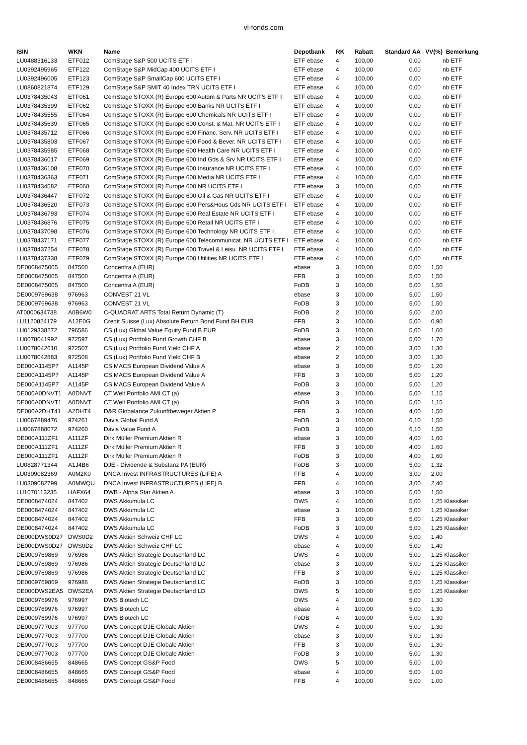vl-fonds.com
| ISIN | WKN | Name | Depotbank | RK | Rabatt | Standard AA | VV(%) | Bemerkung |
| --- | --- | --- | --- | --- | --- | --- | --- | --- |
| LU0488316133 | ETF012 | ComStage S&P 500 UCITS ETF I | ETF ebase | 4 | 100,00 | 0,00 | | nb ETF |
| LU0392495965 | ETF122 | ComStage S&P MidCap 400 UCITS ETF I | ETF ebase | 4 | 100,00 | 0,00 | | nb ETF |
| LU0392496005 | ETF123 | ComStage S&P SmallCap 600 UCITS ETF I | ETF ebase | 4 | 100,00 | 0,00 | | nb ETF |
| LU0860821874 | ETF129 | ComStage S&P SMIT 40 Index TRN UCITS ETF I | ETF ebase | 4 | 100,00 | 0,00 | | nb ETF |
| LU0378435043 | ETF061 | ComStage STOXX (R) Europe 600 Autom & Parts NR UCITS ETF I | ETF ebase | 4 | 100,00 | 0,00 | | nb ETF |
| LU0378435399 | ETF062 | ComStage STOXX (R) Europe 600 Banks NR UCITS ETF I | ETF ebase | 4 | 100,00 | 0,00 | | nb ETF |
| LU0378435555 | ETF064 | ComStage STOXX (R) Europe 600 Chemicals NR UCITS ETF I | ETF ebase | 4 | 100,00 | 0,00 | | nb ETF |
| LU0378435639 | ETF065 | ComStage STOXX (R) Europe 600 Const. & Mat. NR UCITS ETF I | ETF ebase | 4 | 100,00 | 0,00 | | nb ETF |
| LU0378435712 | ETF066 | ComStage STOXX (R) Europe 600 Financ. Serv. NR UCITS ETF I | ETF ebase | 4 | 100,00 | 0,00 | | nb ETF |
| LU0378435803 | ETF067 | ComStage STOXX (R) Europe 600 Food & Bever. NR UCITS ETF I | ETF ebase | 4 | 100,00 | 0,00 | | nb ETF |
| LU0378435985 | ETF068 | ComStage STOXX (R) Europe 600 Health Care NR UCITS ETF I | ETF ebase | 4 | 100,00 | 0,00 | | nb ETF |
| LU0378436017 | ETF069 | ComStage STOXX (R) Europe 600 Ind Gds & Srv NR UCITS ETF I | ETF ebase | 4 | 100,00 | 0,00 | | nb ETF |
| LU0378436108 | ETF070 | ComStage STOXX (R) Europe 600 Insurance NR UCITS ETF I | ETF ebase | 4 | 100,00 | 0,00 | | nb ETF |
| LU0378436363 | ETF071 | ComStage STOXX (R) Europe 600 Media NR UCITS ETF I | ETF ebase | 4 | 100,00 | 0,00 | | nb ETF |
| LU0378434582 | ETF060 | ComStage STOXX (R) Europe 600 NR UCITS ETF I | ETF ebase | 3 | 100,00 | 0,00 | | nb ETF |
| LU0378436447 | ETF072 | ComStage STOXX (R) Europe 600 Oil & Gas NR UCITS ETF I | ETF ebase | 4 | 100,00 | 0,00 | | nb ETF |
| LU0378436520 | ETF073 | ComStage STOXX (R) Europe 600 Pers&Hous Gds NR UCITS ETF I | ETF ebase | 4 | 100,00 | 0,00 | | nb ETF |
| LU0378436793 | ETF074 | ComStage STOXX (R) Europe 600 Real Estate NR UCITS ETF I | ETF ebase | 4 | 100,00 | 0,00 | | nb ETF |
| LU0378436876 | ETF075 | ComStage STOXX (R) Europe 600 Retail NR UCITS ETF I | ETF ebase | 4 | 100,00 | 0,00 | | nb ETF |
| LU0378437098 | ETF076 | ComStage STOXX (R) Europe 600 Technology NR UCITS ETF I | ETF ebase | 4 | 100,00 | 0,00 | | nb ETF |
| LU0378437171 | ETF077 | ComStage STOXX (R) Europe 600 Telecommunicat. NR UCITS ETF I | ETF ebase | 4 | 100,00 | 0,00 | | nb ETF |
| LU0378437254 | ETF078 | ComStage STOXX (R) Europe 600 Travel & Leisu. NR UCITS ETF I | ETF ebase | 4 | 100,00 | 0,00 | | nb ETF |
| LU0378437338 | ETF079 | ComStage STOXX (R) Europe 600 Utilities NR UCITS ETF I | ETF ebase | 4 | 100,00 | 0,00 | | nb ETF |
| DE0008475005 | 847500 | Concentra A (EUR) | ebase | 3 | 100,00 | 5,00 | 1,50 | |
| DE0008475005 | 847500 | Concentra A (EUR) | FFB | 3 | 100,00 | 5,00 | 1,50 | |
| DE0008475005 | 847500 | Concentra A (EUR) | FoDB | 3 | 100,00 | 5,00 | 1,50 | |
| DE0009769638 | 976963 | CONVEST 21 VL | ebase | 3 | 100,00 | 5,00 | 1,50 | |
| DE0009769638 | 976963 | CONVEST 21 VL | FoDB | 3 | 100,00 | 5,00 | 1,50 | |
| AT0000634738 | A0B6W0 | C-QUADRAT ARTS Total Return Dynamic (T) | FoDB | 2 | 100,00 | 5,00 | 2,00 | |
| LU1120824179 | A12E0G | Credit Suisse (Lux) Absolute Return Bond Fund BH EUR | FFB | 3 | 100,00 | 5,00 | 0,90 | |
| LU0129338272 | 796586 | CS (Lux) Global Value Equity Fund B EUR | FoDB | 3 | 100,00 | 5,00 | 1,60 | |
| LU0078041992 | 972597 | CS (Lux) Portfolio Fund Growth CHF B | ebase | 3 | 100,00 | 5,00 | 1,70 | |
| LU0078042610 | 972507 | CS (Lux) Portfolio Fund Yield CHF A | ebase | 2 | 100,00 | 3,00 | 1,30 | |
| LU0078042883 | 972508 | CS (Lux) Portfolio Fund Yield CHF B | ebase | 2 | 100,00 | 3,00 | 1,30 | |
| DE000A1145P7 | A1145P | CS MACS European Dividend Value A | ebase | 3 | 100,00 | 5,00 | 1,20 | |
| DE000A1145P7 | A1145P | CS MACS European Dividend Value A | FFB | 3 | 100,00 | 5,00 | 1,20 | |
| DE000A1145P7 | A1145P | CS MACS European Dividend Value A | FoDB | 3 | 100,00 | 5,00 | 1,20 | |
| DE000A0DNVT1 | A0DNVT | CT Welt Portfolio AMI CT (a) | ebase | 3 | 100,00 | 5,00 | 1,15 | |
| DE000A0DNVT1 | A0DNVT | CT Welt Portfolio AMI CT (a) | FoDB | 3 | 100,00 | 5,00 | 1,15 | |
| DE000A2DHT41 | A2DHT4 | D&R Globalance Zukunftbeweger Aktien P | FFB | 3 | 100,00 | 4,00 | 1,50 | |
| LU0067889476 | 974261 | Davis Global Fund A | FoDB | 3 | 100,00 | 6,10 | 1,50 | |
| LU0067888072 | 974260 | Davis Value Fund A | FoDB | 3 | 100,00 | 6,10 | 1,50 | |
| DE000A111ZF1 | A111ZF | Dirk Müller Premium Aktien R | ebase | 3 | 100,00 | 4,00 | 1,60 | |
| DE000A111ZF1 | A111ZF | Dirk Müller Premium Aktien R | FFB | 3 | 100,00 | 4,00 | 1,60 | |
| DE000A111ZF1 | A111ZF | Dirk Müller Premium Aktien R | FoDB | 3 | 100,00 | 4,00 | 1,60 | |
| LU0828771344 | A1J4B6 | DJE - Dividende & Substanz PA (EUR) | FoDB | 3 | 100,00 | 5,00 | 1,32 | |
| LU0309082369 | A0M2K0 | DNCA Invest INFRASTRUCTURES (LIFE) A | FFB | 4 | 100,00 | 3,00 | 2,00 | |
| LU0309082799 | A0MWQU | DNCA Invest INFRASTRUCTURES (LIFE) B | FFB | 4 | 100,00 | 3,00 | 2,40 | |
| LU1070113235 | HAFX64 | DWB - Alpha Star Aktien A | ebase | 3 | 100,00 | 5,00 | 1,50 | |
| DE0008474024 | 847402 | DWS Akkumula LC | DWS | 4 | 100,00 | 5,00 | 1,25 | Klassiker |
| DE0008474024 | 847402 | DWS Akkumula LC | ebase | 3 | 100,00 | 5,00 | 1,25 | Klassiker |
| DE0008474024 | 847402 | DWS Akkumula LC | FFB | 3 | 100,00 | 5,00 | 1,25 | Klassiker |
| DE0008474024 | 847402 | DWS Akkumula LC | FoDB | 3 | 100,00 | 5,00 | 1,25 | Klassiker |
| DE000DWS0D27 | DWS0D2 | DWS Aktien Schweiz CHF LC | DWS | 4 | 100,00 | 5,00 | 1,40 | |
| DE000DWS0D27 | DWS0D2 | DWS Aktien Schweiz CHF LC | ebase | 4 | 100,00 | 5,00 | 1,40 | |
| DE0009769869 | 976986 | DWS Aktien Strategie Deutschland LC | DWS | 4 | 100,00 | 5,00 | 1,25 | Klassiker |
| DE0009769869 | 976986 | DWS Aktien Strategie Deutschland LC | ebase | 3 | 100,00 | 5,00 | 1,25 | Klassiker |
| DE0009769869 | 976986 | DWS Aktien Strategie Deutschland LC | FFB | 3 | 100,00 | 5,00 | 1,25 | Klassiker |
| DE0009769869 | 976986 | DWS Aktien Strategie Deutschland LC | FoDB | 3 | 100,00 | 5,00 | 1,25 | Klassiker |
| DE000DWS2EA5 | DWS2EA | DWS Aktien Strategie Deutschland LD | DWS | 5 | 100,00 | 5,00 | 1,25 | Klassiker |
| DE0009769976 | 976997 | DWS Biotech LC | DWS | 4 | 100,00 | 5,00 | 1,30 | |
| DE0009769976 | 976997 | DWS Biotech LC | ebase | 4 | 100,00 | 5,00 | 1,30 | |
| DE0009769976 | 976997 | DWS Biotech LC | FoDB | 4 | 100,00 | 5,00 | 1,30 | |
| DE0009777003 | 977700 | DWS Concept DJE Globale Aktien | DWS | 4 | 100,00 | 5,00 | 1,30 | |
| DE0009777003 | 977700 | DWS Concept DJE Globale Aktien | ebase | 3 | 100,00 | 5,00 | 1,30 | |
| DE0009777003 | 977700 | DWS Concept DJE Globale Aktien | FFB | 3 | 100,00 | 5,00 | 1,30 | |
| DE0009777003 | 977700 | DWS Concept DJE Globale Aktien | FoDB | 3 | 100,00 | 5,00 | 1,30 | |
| DE0008486655 | 848665 | DWS Concept GS&P Food | DWS | 5 | 100,00 | 5,00 | 1,00 | |
| DE0008486655 | 848665 | DWS Concept GS&P Food | ebase | 4 | 100,00 | 5,00 | 1,00 | |
| DE0008486655 | 848665 | DWS Concept GS&P Food | FFB | 4 | 100,00 | 5,00 | 1,00 | |